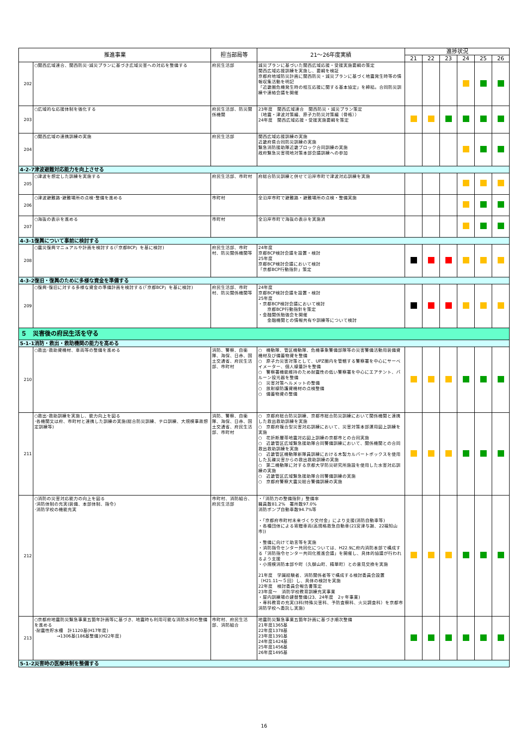| 推進事業 | | 担当部局等 | 21～26年度実績 | 進捗状況 | | | | | |
| --- | --- | --- | --- | --- | --- | --- | --- | --- | --- |
| | | | | 21 | 22 | 23 | 24 | 25 | 26 |
| 202 | ○関西広域連合、関西防災･減災プランに基づき広域災害への対応を整備する | 府民生活部 | 減災プランに基づいた関西広域応援・受援実施要綱の策定 関西広域応援訓練を実施し、要綱を検証 京都府地域防災計画に関西防災・減災プランに基づく地震発生時等の情報収集活動を明記 「近畿圏危機発生時の相互応援に関する基本協定」を締結。合同防災訓練や連絡会議を開催 | | | | | | |
| 203 | ○広域的な応援体制を強化する | 府民生活部、防災関係機関 | 23年度 関西広域連合 関西防災・減災プラン策定 （地震・津波対策編、原子力防災対策編（骨格）） 24年度 関西広域応援・受援実施要綱を策定 | | | | | | |
| 204 | ○関西広域の連携訓練の実施 | 府民生活部 | 関西広域応援訓練の実施 近畿府県合同防災訓練の実施 緊急消防援助隊近畿ブロック合同訓練の実施 政府緊急災害現地対策本部会議訓練への参加 | | | | | | |
| 4-2-7津波避難対応能力を向上させる | | | | | | | | | |
| 205 | ○津波を想定した訓練を実施する | 府民生活部、市町村 | 府総合防災訓練と併せて沿岸市町で津波対応訓練を実施 | | | | | | |
| 206 | ○津波避難路･避難場所の点検･整備を進める | 市町村 | 全沿岸市町で避難路・避難場所の点検・整備実施 | | | | | | |
| 207 | ○海抜の表示を進める | 市町村 | 全沿岸市町で海抜の表示を実施済 | | | | | | |
| 4-3-1復興について事前に検討する | | | | | | | | | |
| 208 | ○震災復興マニュアルや計画を検討する(「京都BCP」を基に検討) | 府民生活部、市町村、防災関係機関等 | 24年度 京都BCP検討会議を設置・検討 25年度 京都BCP検討会議において検討 「京都BCP行動指針」策定 | | | | | | |
| 4-3-2復旧・復興のために多様な資金を準備する | | | | | | | | | |
| 209 | ○復興･復旧に対する多様な資金の準備計画を検討する(「京都BCP」を基に検討) | 府民生活部、市町村、防災関係機関等 | 24年度 京都BCP検討会議を設置・検討 25年度 ・京都BCP検討会議において検討 京都BCP行動指針を策定 ・金融関係勉強会を開催 金融機関との情報共有や訓練等について検討 | | | | | | |
| ５ 災害後の府民生活を守る | | | | | | | | | |
| 5-1-1消防・救出・救助機関の能力を高める | | | | | | | | | |
| 210 | ○救出･救助資機材、車両等の整備を進める | 消防、警察、自衛隊、海保、日赤、国土交通省、府民生活部、市町村 | ○ 機動隊、管区機動隊、危機事象警備部隊等の災害警備活動用装備資機材及び備蓄物資を整備 ○ 原子力災害対策として、UPZ圏内を管轄する警察署を中心にサーベイメーター、個人線量計を整備 ○ 警察署機能維持のため耐震性の低い警察署を中心にエアテント、バルーン投光器を整備 ○ 災害対策ヘルメットの整備 ○ 放射線防護資機材の点検整備 ○ 備蓄物資の整備 | | | | | | |
| 211 | ○救出･救助訓練を実施し、能力向上を図る ･各機関又は府、市町村と連携した訓練の実施(総合防災訓練、テロ訓練、大規模事故想定訓練等) | 消防、警察、自衛隊、海保、日赤、国土交通省、府民生活部、市町村 | ○ 京都府総合防災訓練、京都市総合防災訓練において関係機関と連携した救出救助訓練を実施 ○ 京都府複合型災害対応訓練において、災害対策本部運用図上訓練を実施 ○ 花折断層帯地震対応図上訓練の京都市との合同実施 ○ 近畿管区広域緊急援助隊合同警備訓練において、関係機関との合同救出救助訓練を実施 ○ 近畿管区機動隊新隊員訓練における木製カルバートボックスを使用した瓦礫災害からの救出救助訓練の実施 ○ 第二機動隊に対する京都大学防災研究所施設を使用した水害対応訓練の実施 ○ 近畿管区広域緊急援助隊合同警備訓練の実施 ○ 京都府警察大震災総合警備訓練の実施 | | | | | | |
| 212 | ○消防の災害対応能力の向上を図る ･消防体制の充実(装備、本部体制、指令) ･消防学校の機能充実 | 市町村、消防組合、府民生活部 | ・「消防力の整備指針」整備率 職員数81.2% 署所数97.0% 消防ポンプ自動車数94.7%等 ・「京都府市町村未来づくり交付金」により支援(消防自動車等) ・各種団体による寄贈車両(高規格救急自動車(21宮津与謝、22福知山市)) ・整備に向けて助言等を実施 ・消防指令センター共同化については、H22.9に府内消防本部で構成する「消防指令センター共同化推進会議」を開催し、具体的協議が行われるよう支援 ・小規模消防本部や町（久御山町、精華町）との意見交換を実施 21年度 学識経験者、消防関係者等で構成する検討委員会設置（H21.11～５回）し、具体の検討を実施 22年度 検討委員会報告書策定 23年度～ 消防学校教育訓練充実事業 ・屋内訓練場の建替整備(23、24年度 2ヶ年事業) ・専科教育の充実(3科(特殊災害科、予防査察科、火災調査科）を京都市消防学校へ委託し実施) | | | | | | |
| 213 | ○京都府地震防災緊急事業五箇年計画等に基づき、地震時も利用可能な消防水利の整備を進める ･耐震性貯水槽 計1120基(H17年度) →1306基(186基整備)(H22年度) | 市町村、府民生活部、消防組合 | 地震防災緊急事業五箇年計画に基づき順次整備 21年度1365基 22年度1378基 23年度1391基 24年度1424基 25年度1456基 26年度1495基 | | | | | | |
| 5-1-2災害時の医療体制を整備する | | | | | | | | | |
16